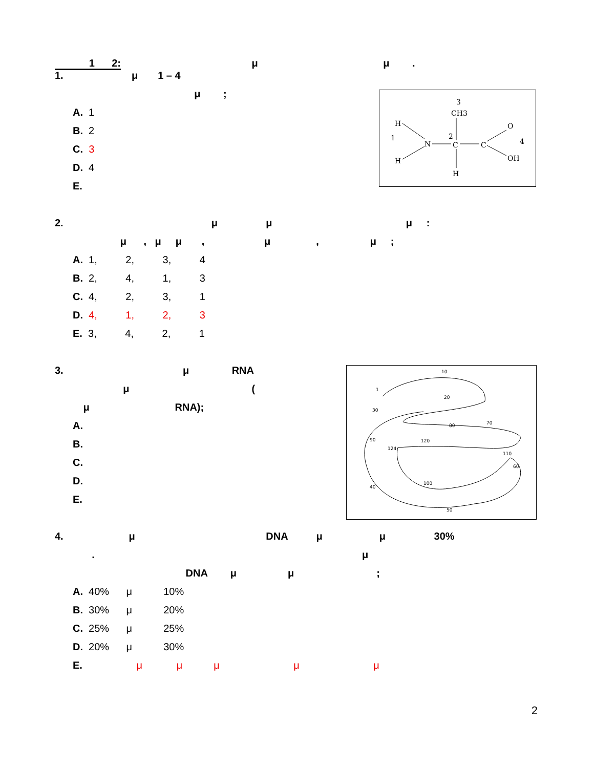1 2: μ μ .
1. μ 1 – 4
μ ;
A. 1
B. 2
C. 3
D. 4
E.
2. μ μ μ :
μ , μ μ , μ , μ ;
A. 1, 2, 3, 4
B. 2, 4, 1, 3
C. 4, 2, 3, 1
D. 4, 1, 2, 3
E. 3, 4, 2, 1
3. μ RNA
μ (
μ RNA);
A.
B.
C.
D.
E.
4. μ DNA μ μ 30%
. μ
DNA μ μ ;
A. 40% μ 10%
B. 30% μ 20%
C. 25% μ 25%
D. 20% μ 30%
E. μ μ μ μ μ
3
CH3
H
1
N
2
C
C
O
4
OH
H
H
10
1
20
30
40
50
60
70
80
90
100
110
120
124
2